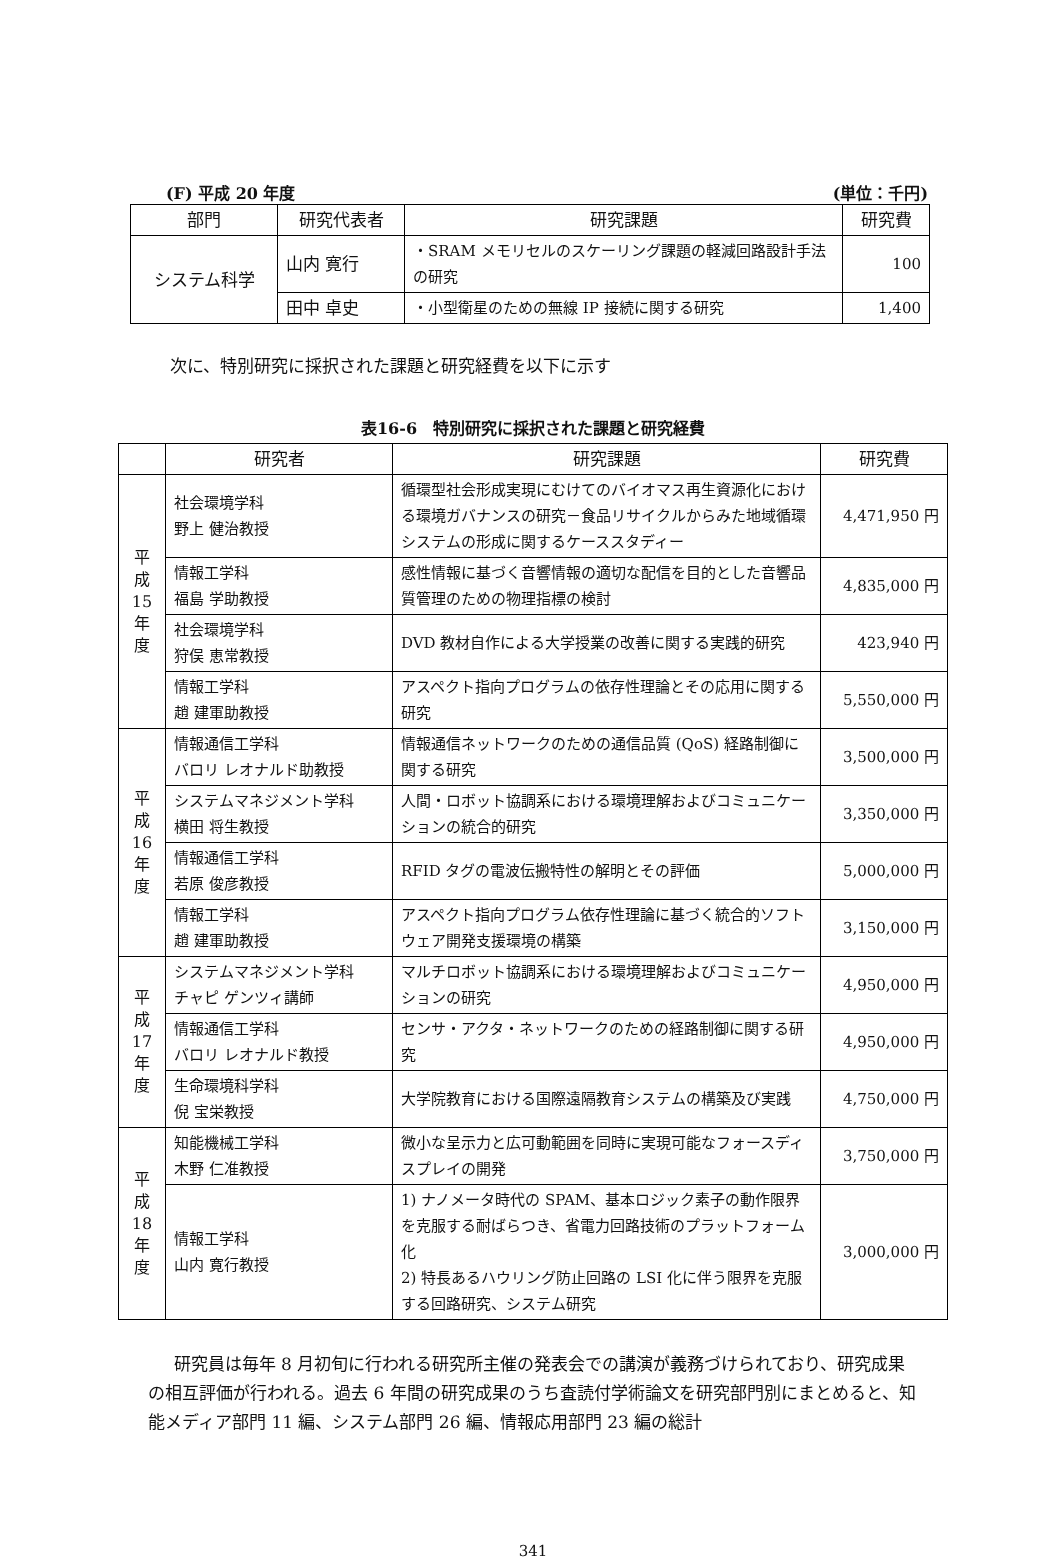(F) 平成 20 年度 (単位：千円)
| 部門 | 研究代表者 | 研究課題 | 研究費 |
| --- | --- | --- | --- |
| システム科学 | 山内 寛行 | ・SRAM メモリセルのスケーリング課題の軽減回路設計手法の研究 | 100 |
| | 田中 卓史 | ・小型衛星のための無線 IP 接続に関する研究 | 1,400 |
次に、特別研究に採択された課題と研究経費を以下に示す
表16-6　特別研究に採択された課題と研究経費
| | 研究者 | 研究課題 | 研究費 |
| --- | --- | --- | --- |
| 平 成 15 年 度 | 社会環境学科 野上 健治教授 | 循環型社会形成実現にむけてのバイオマス再生資源化における環境ガバナンスの研究－食品リサイクルからみた地域循環システムの形成に関するケーススタディー | 4,471,950 円 |
| | 情報工学科 福島 学助教授 | 感性情報に基づく音響情報の適切な配信を目的とした音響品質管理のための物理指標の検討 | 4,835,000 円 |
| | 社会環境学科 狩俣 恵常教授 | DVD 教材自作による大学授業の改善に関する実践的研究 | 423,940 円 |
| | 情報工学科 趙 建軍助教授 | アスペクト指向プログラムの依存性理論とその応用に関する研究 | 5,550,000 円 |
| 平 成 16 年 度 | 情報通信工学科 バロリ レオナルド助教授 | 情報通信ネットワークのための通信品質 (QoS) 経路制御に関する研究 | 3,500,000 円 |
| | システムマネジメント学科 横田 将生教授 | 人間・ロボット協調系における環境理解およびコミュニケーションの統合的研究 | 3,350,000 円 |
| | 情報通信工学科 若原 俊彦教授 | RFID タグの電波伝搬特性の解明とその評価 | 5,000,000 円 |
| | 情報工学科 趙 建軍助教授 | アスペクト指向プログラム依存性理論に基づく統合的ソフトウェア開発支援環境の構築 | 3,150,000 円 |
| 平 成 17 年 度 | システムマネジメント学科 チャピ ゲンツィ講師 | マルチロボット協調系における環境理解およびコミュニケーションの研究 | 4,950,000 円 |
| | 情報通信工学科 バロリ レオナルド教授 | センサ・アクタ・ネットワークのための経路制御に関する研究 | 4,950,000 円 |
| | 生命環境科学科 倪 宝栄教授 | 大学院教育における国際遠隔教育システムの構築及び実践 | 4,750,000 円 |
| 平 成 18 年 度 | 知能機械工学科 木野 仁准教授 | 微小な呈示力と広可動範囲を同時に実現可能なフォースディスプレイの開発 | 3,750,000 円 |
| | 情報工学科 山内 寛行教授 | 1) ナノメータ時代の SPAM、基本ロジック素子の動作限界を克服する耐ばらつき、省電力回路技術のプラットフォーム化 2) 特長あるハウリング防止回路の LSI 化に伴う限界を克服する回路研究、システム研究 | 3,000,000 円 |
研究員は毎年 8 月初旬に行われる研究所主催の発表会での講演が義務づけられており、研究成果の相互評価が行われる。過去 6 年間の研究成果のうち査読付学術論文を研究部門別にまとめると、知能メディア部門 11 編、システム部門 26 編、情報応用部門 23 編の総計
341